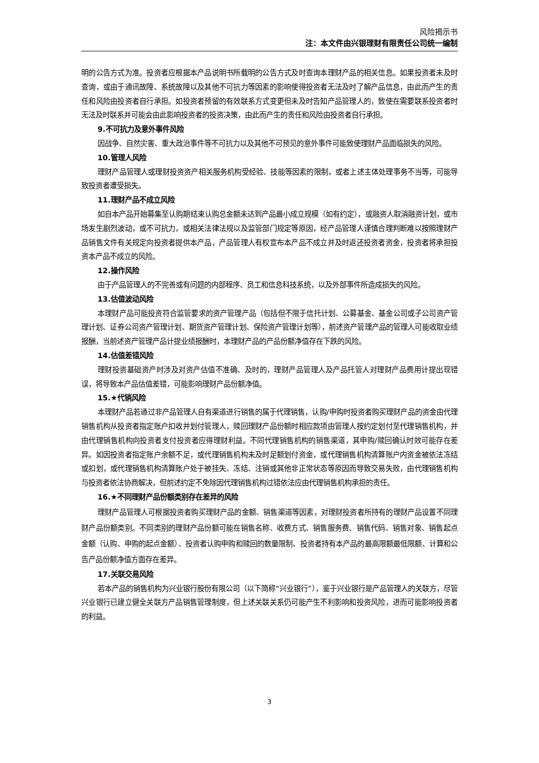风险揭示书
注：本文件由兴银理财有限责任公司统一编制
明的公告方式为准。投资者应根据本产品说明书所载明的公告方式及时查询本理财产品的相关信息。如果投资者未及时查询，或由于通讯故障、系统故障以及其他不可抗力等因素的影响使得投资者无法及时了解产品信息，由此而产生的责任和风险由投资者自行承担。如投资者预留的有效联系方式变更但未及时告知产品管理人的，致使在需要联系投资者时无法及时联系并可能会由此影响投资者的投资决策，由此而产生的责任和风险由投资者自行承担。
9.不可抗力及意外事件风险
因战争、自然灾害、重大政治事件等不可抗力以及其他不可预见的意外事件可能致使理财产品面临损失的风险。
10.管理人风险
理财产品管理人或理财投资资产相关服务机构受经验、技能等因素的限制，或者上述主体处理事务不当等，可能导致投资者遭受损失。
11.理财产品不成立风险
如自本产品开始募集至认购期结束认购总金额未达到产品最小成立规模（如有约定），或融资人取消融资计划，或市场发生剧烈波动，或不可抗力，或相关法律法规以及监管部门规定等原因，经产品管理人谨慎合理判断难以按照理财产品销售文件有关规定向投资者提供本产品，产品管理人有权宣布本产品不成立并及时返还投资者资金，投资者将承担投资本产品不成立的风险。
12.操作风险
由于产品管理人的不完善或有问题的内部程序、员工和信息科技系统，以及外部事件所造成损失的风险。
13.估值波动风险
本理财产品可能投资符合监管要求的资产管理产品（包括但不限于信托计划、公募基金、基金公司或子公司资产管理计划、证券公司资产管理计划、期货资产管理计划、保险资产管理计划等），前述资产管理产品的管理人可能收取业绩报酬，当前述资产管理产品计提业绩报酬时，本理财产品的产品份额净值存在下跌的风险。
14.估值差错风险
理财投资基础资产时涉及对资产估值不准确、及时的，理财产品管理人及产品托管人对理财产品费用计提出现错误，将导致本产品估值差错，可能影响理财产品份额净值。
15.★代销风险
本理财产品若通过非产品管理人自有渠道进行销售的属于代理销售，认购/申购时投资者购买理财产品的资金由代理销售机构从投资者指定账户扣收并划付管理人，赎回理财产品份额时相应款项由管理人按约定划付至代理销售机构，并由代理销售机构向投资者支付投资者应得理财利益。不同代理销售机构的销售渠道，其申购/赎回确认时效可能存在差异。如因投资者指定账户余额不足，或代理销售机构未及时足额划付资金，或代理销售机构清算账户内资金被依法冻结或扣划，或代理销售机构清算账户处于被挂失、冻结、注销或其他非正常状态等原因而导致交易失败，由代理销售机构与投资者依法协商解决，但前述约定不免除因代理销售机构过错依法应由代理销售机构承担的责任。
16.★不同理财产品份额类别存在差异的风险
理财产品管理人可根据投资者购买理财产品的金额、销售渠道等因素，对理财投资者所持有的理财产品设置不同理财产品份额类别。不同类别的理财产品份额可能在销售名称、收费方式、销售服务费、销售代码、销售对象、销售起点金额（认购、申购的起点金额）、投资者认购申购和赎回的数量限制、投资者持有本产品的最高限额最低限额、计算和公告产品份额净值方面存在差异。
17.关联交易风险
若本产品的销售机构为兴业银行股份有限公司（以下简称“兴业银行”），鉴于兴业银行是产品管理人的关联方，尽管兴业银行已建立健全关联方产品销售管理制度，但上述关联关系仍可能产生不利影响和投资风险，进而可能影响投资者的利益。
3